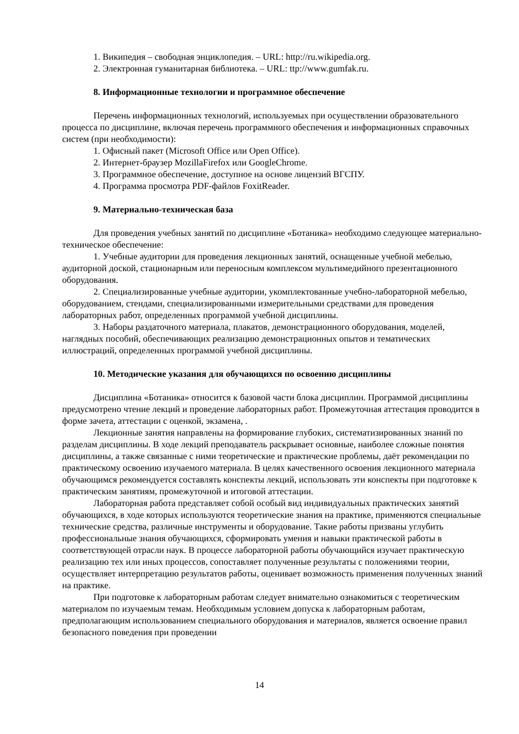1. Википедия – свободная энциклопедия. – URL: http://ru.wikipedia.org.
2. Электронная гуманитарная библиотека. – URL: ttp://www.gumfak.ru.
8. Информационные технологии и программное обеспечение
Перечень информационных технологий, используемых при осуществлении образовательного процесса по дисциплине, включая перечень программного обеспечения и информационных справочных систем (при необходимости):
1. Офисный пакет (Microsoft Office или Open Office).
2. Интернет-браузер MozillaFirefox или GoogleChrome.
3. Программное обеспечение, доступное на основе лицензий ВГСПУ.
4. Программа просмотра PDF-файлов FoxitReader.
9. Материально-техническая база
Для проведения учебных занятий по дисциплине «Ботаника» необходимо следующее материально-техническое обеспечение:
1. Учебные аудитории для проведения лекционных занятий, оснащенные учебной мебелью, аудиторной доской, стационарным или переносным комплексом мультимедийного презентационного оборудования.
2. Специализированные учебные аудитории, укомплектованные учебно-лабораторной мебелью, оборудованием, стендами, специализированными измерительными средствами для проведения лабораторных работ, определенных программой учебной дисциплины.
3. Наборы раздаточного материала, плакатов, демонстрационного оборудования, моделей, наглядных пособий, обеспечивающих реализацию демонстрационных опытов и тематических иллюстраций, определенных программой учебной дисциплины.
10. Методические указания для обучающихся по освоению дисциплины
Дисциплина «Ботаника» относится к базовой части блока дисциплин. Программой дисциплины предусмотрено чтение лекций и проведение лабораторных работ. Промежуточная аттестация проводится в форме зачета, аттестации с оценкой, экзамена, .
Лекционные занятия направлены на формирование глубоких, систематизированных знаний по разделам дисциплины. В ходе лекций преподаватель раскрывает основные, наиболее сложные понятия дисциплины, а также связанные с ними теоретические и практические проблемы, даёт рекомендации по практическому освоению изучаемого материала. В целях качественного освоения лекционного материала обучающимся рекомендуется составлять конспекты лекций, использовать эти конспекты при подготовке к практическим занятиям, промежуточной и итоговой аттестации.
Лабораторная работа представляет собой особый вид индивидуальных практических занятий обучающихся, в ходе которых используются теоретические знания на практике, применяются специальные технические средства, различные инструменты и оборудование. Такие работы призваны углубить профессиональные знания обучающихся, сформировать умения и навыки практической работы в соответствующей отрасли наук. В процессе лабораторной работы обучающийся изучает практическую реализацию тех или иных процессов, сопоставляет полученные результаты с положениями теории, осуществляет интерпретацию результатов работы, оценивает возможность применения полученных знаний на практике.
При подготовке к лабораторным работам следует внимательно ознакомиться с теоретическим материалом по изучаемым темам. Необходимым условием допуска к лабораторным работам, предполагающим использованием специального оборудования и материалов, является освоение правил безопасного поведения при проведении
14